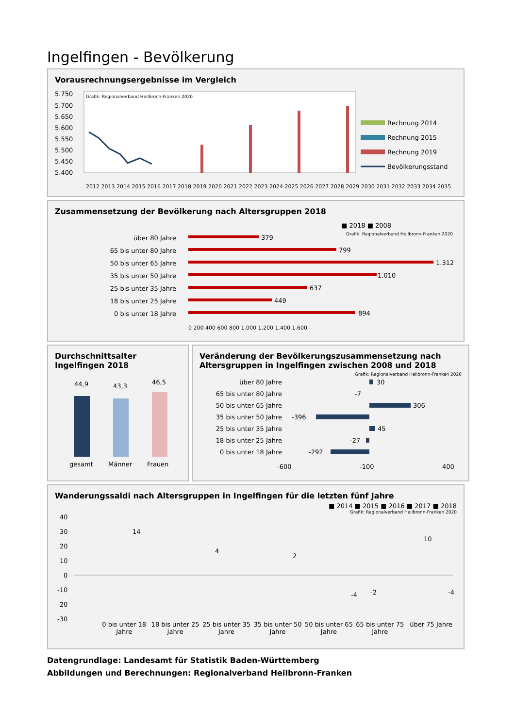Ingelfingen - Bevölkerung
Vorausrechnungsergebnisse im Vergleich
5.750
5.700
5.650
5.600
5.550
5.500
5.450
5.400
Grafik: Regionalverband Heilbronn-Franken 2020
Rechnung 2014
Rechnung 2015
Rechnung 2019
Bevölkerungsstand
2012 2013 2014 2015 2016 2017 2018 2019 2020 2021 2022 2023 2024 2025 2026 2027 2028 2029 2030 2031 2032 2033 2034 2035
Zusammensetzung der Bevölkerung nach Altersgruppen 2018
■ 2018 ■ 2008
Grafik: Regionalverband Heilbronn-Franken 2020
über 80 Jahre
65 bis unter 80 Jahre
50 bis unter 65 Jahre
35 bis unter 50 Jahre
25 bis unter 35 Jahre
18 bis unter 25 Jahre
0 bis unter 18 Jahre
379
799
1.312
1.010
637
449
894
0 200 400 600 800 1.000 1.200 1.400 1.600
Durchschnittsalter Ingelfingen 2018
44,9
43,3
46,5
gesamt
Männer
Frauen
Veränderung der Bevölkerungszusammensetzung nach Altersgruppen in Ingelfingen zwischen 2008 und 2018
Grafik: Regionalverband Heilbronn-Franken 2020
über 80 Jahre
65 bis unter 80 Jahre
50 bis unter 65 Jahre
35 bis unter 50 Jahre
25 bis unter 35 Jahre
18 bis unter 25 Jahre
0 bis unter 18 Jahre
30
-7
306
-396
45
-27
-292
-600
-100
400
Wanderungssaldi nach Altersgruppen in Ingelfingen für die letzten fünf Jahre
■ 2014 ■ 2015 ■ 2016 ■ 2017 ■ 2018
Grafik: Regionalverband Heilbronn-Franken 2020
40
30
20
10
0
-10
-20
-30
14
4
2
-2
-4
10
-4
0 bis unter 18 Jahre 18 bis unter 25 Jahre 25 bis unter 35 Jahre 35 bis unter 50 Jahre 50 bis unter 65 Jahre 65 bis unter 75 Jahre über 75 Jahre
Datengrundlage: Landesamt für Statistik Baden-Württemberg
Abbildungen und Berechnungen: Regionalverband Heilbronn-Franken